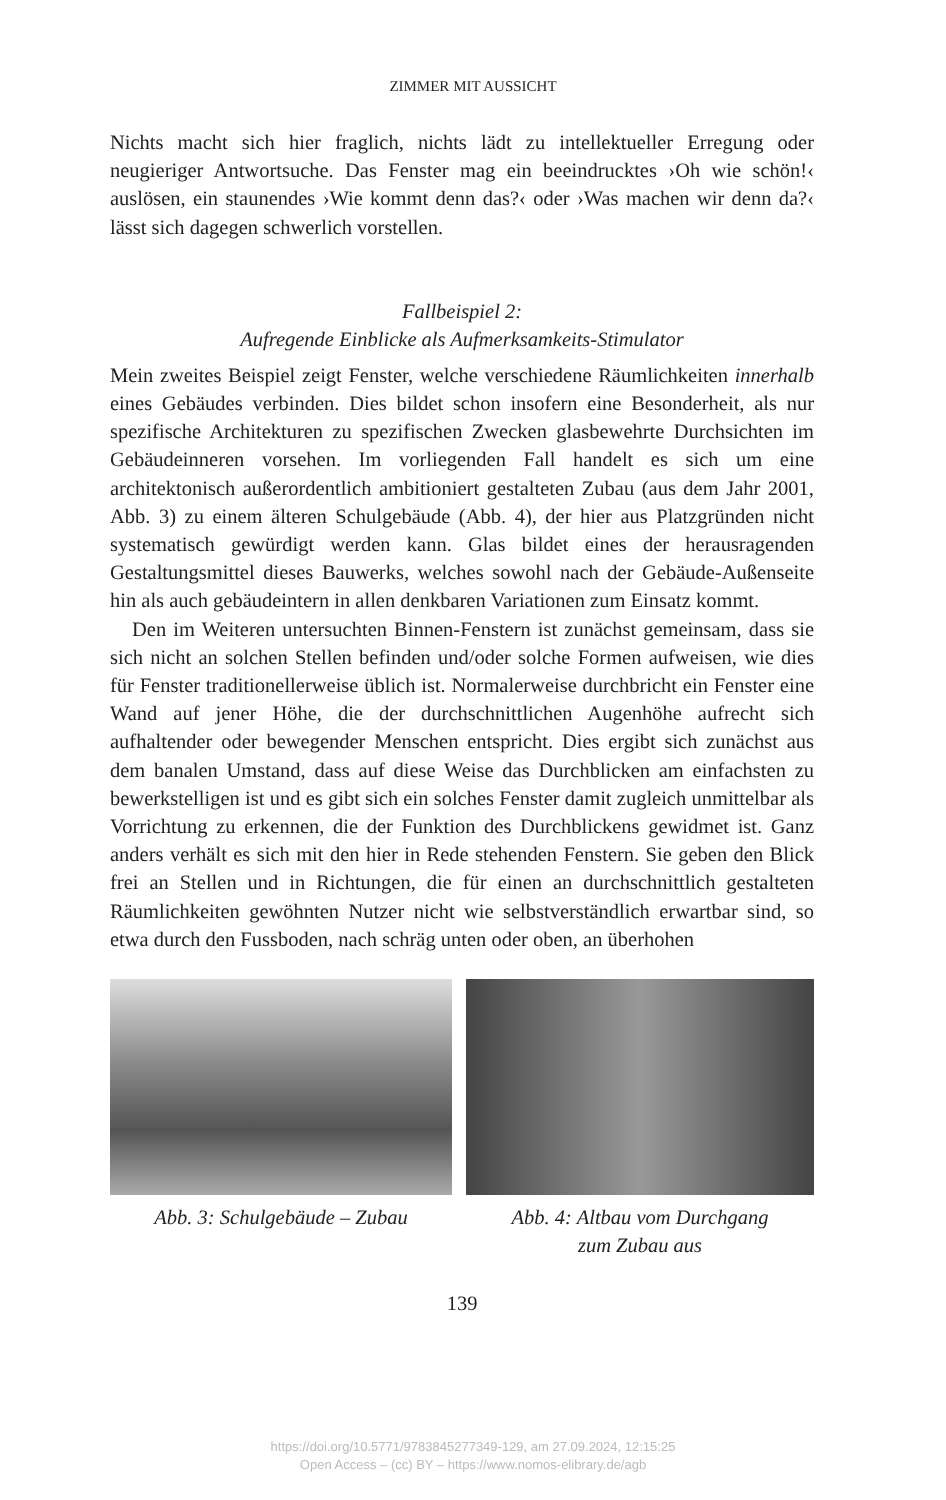ZIMMER MIT AUSSICHT
Nichts macht sich hier fraglich, nichts lädt zu intellektueller Erregung oder neugieriger Antwortsuche. Das Fenster mag ein beeindrucktes ›Oh wie schön!‹ auslösen, ein staunendes ›Wie kommt denn das?‹ oder ›Was machen wir denn da?‹ lässt sich dagegen schwerlich vorstellen.
Fallbeispiel 2:
Aufregende Einblicke als Aufmerksamkeits-Stimulator
Mein zweites Beispiel zeigt Fenster, welche verschiedene Räumlichkeiten innerhalb eines Gebäudes verbinden. Dies bildet schon insofern eine Besonderheit, als nur spezifische Architekturen zu spezifischen Zwecken glasbewehrte Durchsichten im Gebäudeinneren vorsehen. Im vorliegenden Fall handelt es sich um eine architektonisch außerordentlich ambitioniert gestalteten Zubau (aus dem Jahr 2001, Abb. 3) zu einem älteren Schulgebäude (Abb. 4), der hier aus Platzgründen nicht systematisch gewürdigt werden kann. Glas bildet eines der herausragenden Gestaltungsmittel dieses Bauwerks, welches sowohl nach der Gebäude-Außenseite hin als auch gebäudeintern in allen denkbaren Variationen zum Einsatz kommt.
Den im Weiteren untersuchten Binnen-Fenstern ist zunächst gemeinsam, dass sie sich nicht an solchen Stellen befinden und/oder solche Formen aufweisen, wie dies für Fenster traditionellerweise üblich ist. Normalerweise durchbricht ein Fenster eine Wand auf jener Höhe, die der durchschnittlichen Augenhöhe aufrecht sich aufhaltender oder bewegender Menschen entspricht. Dies ergibt sich zunächst aus dem banalen Umstand, dass auf diese Weise das Durchblicken am einfachsten zu bewerkstelligen ist und es gibt sich ein solches Fenster damit zugleich unmittelbar als Vorrichtung zu erkennen, die der Funktion des Durchblickens gewidmet ist. Ganz anders verhält es sich mit den hier in Rede stehenden Fenstern. Sie geben den Blick frei an Stellen und in Richtungen, die für einen an durchschnittlich gestalteten Räumlichkeiten gewöhnten Nutzer nicht wie selbstverständlich erwartbar sind, so etwa durch den Fussboden, nach schräg unten oder oben, an überhohen
Abb. 3: Schulgebäude – Zubau
Abb. 4: Altbau vom Durchgang
zum Zubau aus
139
https://doi.org/10.5771/9783845277349-129, am 27.09.2024, 12:15:25
Open Access – (cc) BY – https://www.nomos-elibrary.de/agb